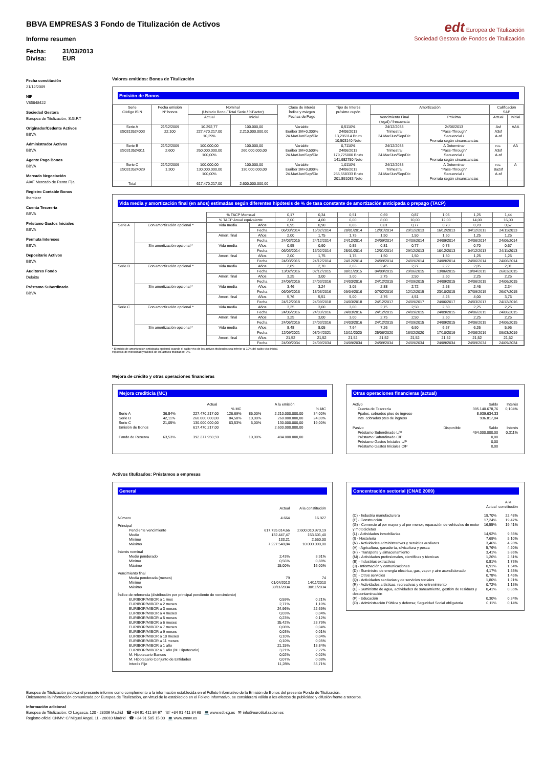BBVA EMPRESAS 3 Fondo de Titulización de Activos
Informe resumen
Fecha: 31/03/2013
Divisa: EUR
edt Europea de Titulización
Sociedad Gestora de Fondos de Titulización
Fecha constitución
21/12/2009
NIF
V85848422
Sociedad Gestora
Europea de Titulización, S.G.F.T
Originador/Cedente Activos
BBVA
Administrador Activos
BBVA
Agente Pago Bonos
BBVA
Mercado Negociación
AIAF Mercado de Renta Fija
Registro Contable Bonos
Iberclear
Cuenta Tesorería
BBVA
Préstamo Gastos Iniciales
BBVA
Permuta Intereses
BBVA
Depositario Activos
BBVA
Auditores Fondo
Deloitte
Préstamo Subordinado
BBVA
Valores emitidos: Bonos de Titulización
Emisión de Bonos
| Serie Código ISIN | Fecha emisión Nº bonos | Nominal (Unitario Bono / Total Serie / %Factor) | | Clase de interés Índice y márgen Fechas de Pago | Tipo de Interés próximo cupón | Amortización | | Calificación S&P | |
| --- | --- | --- | --- | --- | --- | --- | --- | --- | --- |
| | | Actual | Inicial | | | Vencimiento Final (legal) / frecuencia | Próxima | Actual | Inicial |
| Serie A ES0313524003 | 21/12/2009 22.100 | 10.292,77 227.470.217,00 10,29% | 100.000,00 2.210.000.000,00 | Variable Euribor 3M+0,300% 24.Mar/Jun/Sep/Dic | 0,5110% 24/06/2013 13,295114 Bruto 10,503140 Neto | 24/12/2038 Trimestral 24.Mar/Jun/Sep/Dic | 24/06/2013 "Pass-Through" Secuencial / Prorrata según circunstancias | Asf A3sf A-sf | AAA |
| Serie B ES0313524011 | 21/12/2009 2.600 | 100.000,00 260.000.000,00 100,00% | 100.000,00 260.000.000,00 | Variable Euribor 3M+0,500% 24.Mar/Jun/Sep/Dic | 0,7110% 24/06/2013 179,725000 Bruto 141,982750 Neto | 24/12/2038 Trimestral 24.Mar/Jun/Sep/Dic | A Determinar "Pass-Through" Secuencial / Prorrata según circunstancias | n.c. A3sf A-sf | AA |
| Serie C ES0313524029 | 21/12/2009 1.300 | 100.000,00 130.000.000,00 100,00% | 100.000,00 130.000.000,00 | Variable Euribor 3M+0,800% 24.Mar/Jun/Sep/Dic | 1,0110% 24/06/2013 255,558333 Bruto 201,891083 Neto | 24/12/2038 Trimestral 24.Mar/Jun/Sep/Dic | A Determinar "Pass-Through" Secuencial / Prorrata según circunstancias | n.c. Ba2sf A-sf | A |
| Total | | 617.470.217,00 | 2.600.000.000,00 | | | | | | |
Vida media y amortización final (en años) estimadas según diferentes hipótesis de % de tasa constante de amortización anticipada o prepago (TACP)
| | | % TACP Mensual | | 0,17 | 0,34 | 0,51 | 0,69 | 0,87 | 1,06 | 1,25 | 1,44 |
| | | % TACP Anual equivalente | | 2,00 | 4,00 | 6,00 | 8,00 | 10,00 | 12,00 | 14,00 | 16,00 |
| Serie A | Con amortización opcional * | Vida media | Años | 0,95 | 0,90 | 0,85 | 0,81 | 0,77 | 0,73 | 0,70 | 0,67 |
| | | | Fecha | 06/03/2014 | 15/02/2014 | 28/01/2014 | 12/01/2014 | 29/12/2013 | 16/12/2013 | 04/12/2013 | 24/11/2013 |
| | | Amort. final | Años | 2,00 | 1,75 | 1,75 | 1,50 | 1,50 | 1,50 | 1,25 | 1,25 |
| | | | Fecha | 24/03/2015 | 24/12/2014 | 24/12/2014 | 24/09/2014 | 24/09/2014 | 24/09/2014 | 24/06/2014 | 24/06/2014 |
| | Sin amortización opcional * | Vida media | Años | 0,95 | 0,90 | 0,85 | 0,81 | 0,77 | 0,73 | 0,70 | 0,67 |
| | | | Fecha | 06/03/2014 | 15/02/2014 | 28/01/2014 | 12/01/2014 | 29/12/2013 | 16/12/2013 | 04/12/2013 | 24/11/2013 |
| | | Amort. final | Años | 2,00 | 1,75 | 1,75 | 1,50 | 1,50 | 1,50 | 1,25 | 1,25 |
| | | | Fecha | 24/03/2015 | 24/12/2014 | 24/12/2014 | 24/09/2014 | 24/09/2014 | 24/09/2014 | 24/06/2014 | 24/06/2014 |
| Serie B | Con amortización opcional * | Vida media | Años | 2,89 | 2,70 | 2,63 | 2,45 | 2,27 | 2,22 | 2,05 | 2,01 |
| | | | Fecha | 13/02/2016 | 02/12/2015 | 08/11/2015 | 04/09/2015 | 29/06/2015 | 13/06/2015 | 10/04/2015 | 26/03/2015 |
| | | Amort. final | Años | 3,25 | 3,00 | 3,00 | 2,75 | 2,50 | 2,50 | 2,25 | 2,25 |
| | | | Fecha | 24/06/2016 | 24/03/2016 | 24/03/2016 | 24/12/2015 | 24/09/2015 | 24/09/2015 | 24/06/2015 | 24/06/2015 |
| | Sin amortización opcional * | Vida media | Años | 3,46 | 3,24 | 3,05 | 2,88 | 2,72 | 2,58 | 2,46 | 2,34 |
| | | | Fecha | 06/09/2016 | 18/06/2016 | 09/04/2016 | 07/02/2016 | 12/12/2015 | 23/10/2015 | 07/09/2015 | 26/07/2015 |
| | | Amort. final | Años | 5,76 | 5,51 | 5,00 | 4,76 | 4,51 | 4,25 | 4,00 | 3,76 |
| | | | Fecha | 24/12/2018 | 24/09/2018 | 24/03/2018 | 24/12/2017 | 24/09/2017 | 24/06/2017 | 24/03/2017 | 24/12/2016 |
| Serie C | Con amortización opcional * | Vida media | Años | 3,25 | 3,00 | 3,00 | 2,75 | 2,50 | 2,50 | 2,25 | 2,25 |
| | | | Fecha | 24/06/2016 | 24/03/2016 | 24/03/2016 | 24/12/2015 | 24/09/2015 | 24/09/2015 | 24/06/2015 | 24/06/2015 |
| | | Amort. final | Años | 3,25 | 3,00 | 3,00 | 2,75 | 2,50 | 2,50 | 2,25 | 2,25 |
| | | | Fecha | 24/06/2016 | 24/03/2016 | 24/03/2016 | 24/12/2015 | 24/09/2015 | 24/09/2015 | 24/06/2015 | 24/06/2015 |
| | Sin amortización opcional * | Vida media | Años | 8,48 | 8,05 | 7,64 | 7,26 | 6,90 | 6,57 | 6,26 | 5,96 |
| | | | Fecha | 12/09/2021 | 08/04/2021 | 10/11/2020 | 25/06/2020 | 16/02/2020 | 17/10/2019 | 24/06/2019 | 09/03/2019 |
| | | Amort. final | Años | 21,52 | 21,52 | 21,52 | 21,52 | 21,52 | 21,52 | 21,52 | 21,52 |
| | | | Fecha | 24/09/2034 | 24/09/2034 | 24/09/2034 | 24/09/2034 | 24/09/2034 | 24/09/2034 | 24/09/2034 | 24/09/2034 |
* Ejercicio de amortización anticipada opcional cuando el saldo vivo de los activos titulizados sea inferior al 10% del saldo vivo inicial.
Hipótesis de morosidad y fallidos de los activos titulizados: 0%.
Mejora de crédito y otras operaciones financieras
Mejora crediticia (MC)
| | | Actual | | | A la emisión | | |
| | | | % MC | | | | % MC |
| Serie A | 36,84% | 227.470.217,00 | 126,69% | 85,00% | 2.210.000.000,00 | | 34,00% |
| Serie B | 42,11% | 260.000.000,00 | 84,58% | 10,00% | 260.000.000,00 | | 24,00% |
| Serie C | 21,05% | 130.000.000,00 | 63,53% | 5,00% | 130.000.000,00 | | 19,00% |
| Emisión de Bonos | | 617.470.217,00 | | | 2.600.000.000,00 | | |
| Fondo de Reserva | 63,53% | 392.277.950,59 | | 19,00% | 494.000.000,00 | | |
Otras operaciones financieras (actual)
| Activo | | Saldo | Interés |
| Cuenta de Tesorería | | 395.140.678,76 | 0,104% |
| Ppales. cobrados ptes de ingreso | | 8.939.634,33 | |
| Ints. cobrados ptes de ingreso | | 936.817,04 | |
| Pasivo | Disponible | Saldo | Interés |
| Préstamo Subordinado L/P | | 494.000.000,00 | 0,311% |
| Préstamo Subordinado C/P | | 0,00 | |
| Préstamo Gastos Iniciales L/P | | 0,00 | |
| Préstamo Gastos Iniciales C/P | | 0,00 | |
Activos titulizados: Préstamos a empresas
General
| | Actual | A la constitución |
| Número | 4.664 | 16.927 |
| Principal | | |
| Pendiente vencimiento | 617.735.014,66 | 2.600.010.970,19 |
| Medio | 132.447,47 | 153.601,40 |
| Mínimo | 133,21 | 2.660,00 |
| Máximo | 7.227.548,84 | 10.000.000,00 |
| Interés nominal | | |
| Medio ponderado | 2,43% | 3,91% |
| Mínimo | 0,56% | 0,88% |
| Máximo | 15,00% | 16,00% |
| Vencimiento final | | |
| Media ponderada (meses) | 79 | 74 |
| Mínimo | 01/04/2013 | 14/11/2010 |
| Máximo | 30/11/2034 | 30/11/2034 |
| Índice de referencia (distribución por principal pendiente de vencimiento) | | |
| EURIBOR/MIBOR a 1 mes | 0,59% | 0,21% |
| EURIBOR/MIBOR a 2 meses | 2,71% | 1,10% |
| EURIBOR/MIBOR a 3 meses | 24,96% | 22,69% |
| EURIBOR/MIBOR a 4 meses | 0,03% | 0,04% |
| EURIBOR/MIBOR a 5 meses | 0,23% | 0,12% |
| EURIBOR/MIBOR a 6 meses | 35,42% | 23,79% |
| EURIBOR/MIBOR a 7 meses | 0,08% | 0,04% |
| EURIBOR/MIBOR a 9 meses | 0,03% | 0,01% |
| EURIBOR/MIBOR a 10 meses | 0,10% | 0,04% |
| EURIBOR/MIBOR a 11 meses | 0,10% | 0,05% |
| EURIBOR/MIBOR a 1 año | 21,15% | 13,84% |
| EURIBOR/MIBOR a 1 año (M. Hipotecario) | 3,21% | 2,27% |
| M. Hipotecario Bancos | 0,02% | 0,02% |
| M. Hipotecario Conjunto de Entidades | 0,07% | 0,08% |
| Interés Fijo | 11,28% | 35,71% |
Concentración sectorial (CNAE 2009)
| | Actual | A la constitución |
| (C) - Industria manufacturera | 19,70% | 22,48% |
| (F) - Construcción | 17,24% | 19,47% |
| (G) - Comercio al por mayor y al por menor; reparación de vehículos de motor y motocicletas | 16,55% | 19,41% |
| (L) - Actividades inmobiliarias | 14,92% | 9,36% |
| (I) - Hostelería | 7,69% | 5,10% |
| (N) - Actividades administrativas y servicios auxliares | 3,46% | 4,28% |
| (A) - Agricultura, ganadería, silvicultura y pesca | 5,76% | 4,20% |
| (H) - Transporte y almacenamiento | 3,41% | 3,86% |
| (M) - Actividades profesionales, científicas y técnicas | 1,26% | 2,51% |
| (B) - Industrias extractivas | 0,81% | 1,73% |
| (J) - Información y comunicaciones | 0,91% | 1,54% |
| (D) - Suministro de energía eléctrica, gas, vapor y aire acondicionado | 4,17% | 1,53% |
| (S) - Otros servicios | 0,78% | 1,45% |
| (Q) - Actividades sanitarias y de servicios sociales | 1,80% | 1,21% |
| (R) - Actividades artísticas, recreativas y de entrenimiento | 0,72% | 1,13% |
| (E) - Suministro de agua, actividades de saneamiento, gestión de residuos y descontaminación | 0,41% | 0,35% |
| (P) - Educación | 0,30% | 0,24% |
| (O) - Administración Pública y defensa; Seguridad Social obligatoria | 0,11% | 0,14% |
Europea de Titulización publica el presente informe como complemento a la información establecida en el Folleto Informativo de la Emisión de Bonos del presente Fondo de Titulización.
Únicamente la información comunicada por Europea de Titulización, en virtud de lo establecido en el Folleto Informativo, se considerará válida a los efectos de publicidad y difusión frente a terceros.
Información adicional
Europea de Titulización: C/ Lagasca, 120 - 28006 Madrid ☎ +34 91 411 84 67 ☏ +34 91 411 84 68 💻 www.edt-sg.es ✉ info@eurotitulizacion.es
Registro oficial CNMV: C/ Miguel Angel, 11 - 28010 Madrid ☎ +34 91 585 15 00 💻 www.cnmv.es